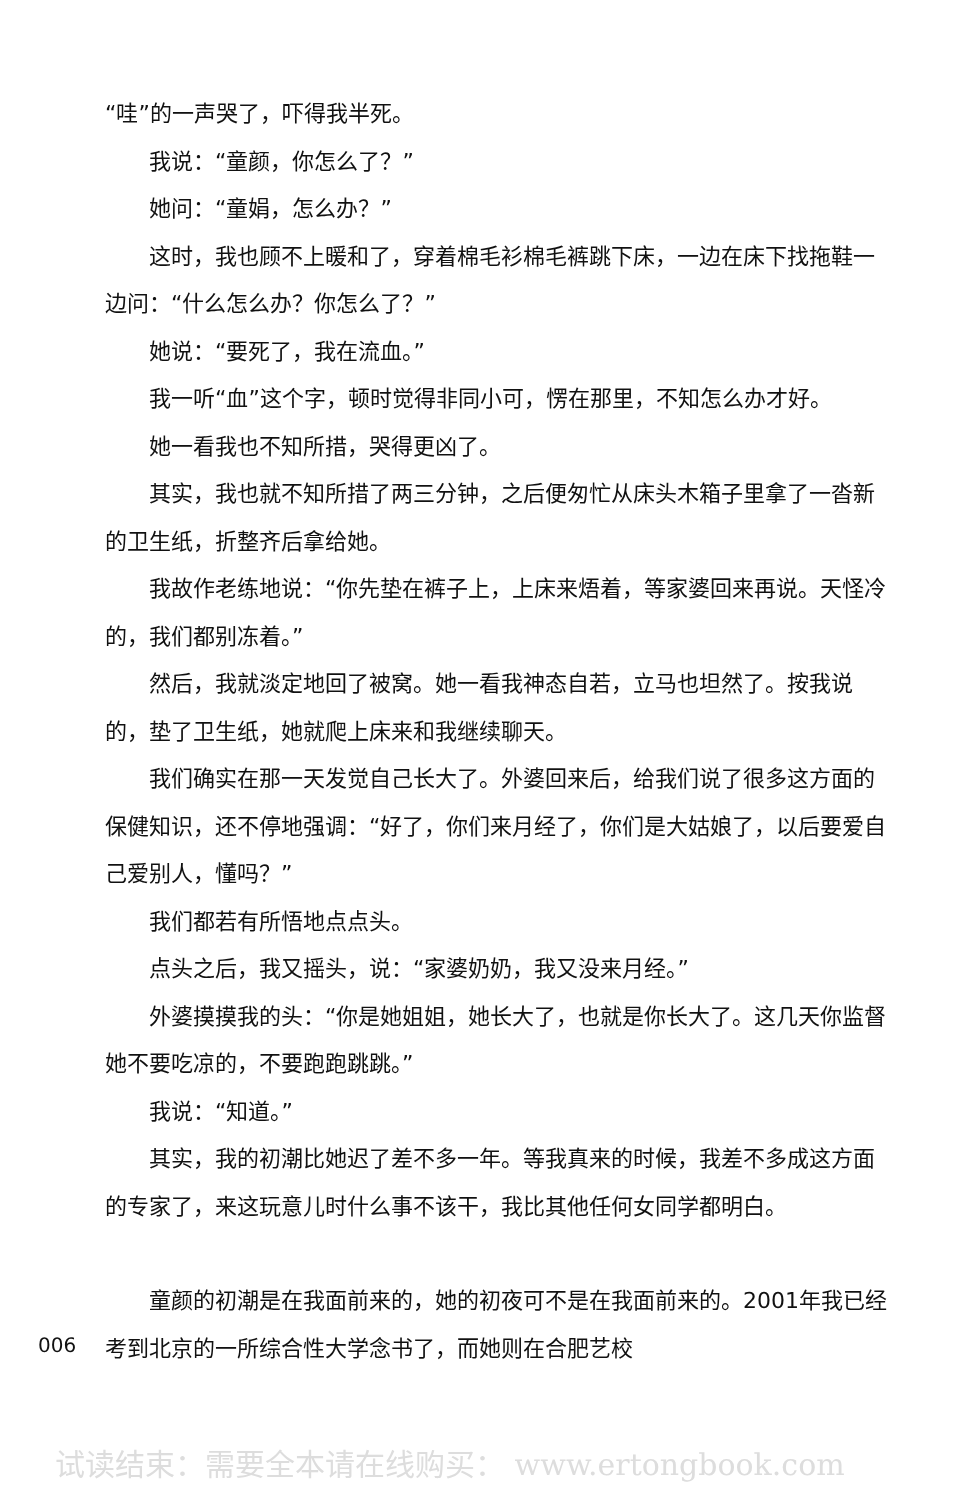“哇”的一声哭了，吓得我半死。
我说：“童颜，你怎么了？”
她问：“童娟，怎么办？”
这时，我也顾不上暖和了，穿着棉毛衫棉毛裤跳下床，一边在床下找拖鞋一边问：“什么怎么办？你怎么了？”
她说：“要死了，我在流血。”
我一听“血”这个字，顿时觉得非同小可，愣在那里，不知怎么办才好。
她一看我也不知所措，哭得更凶了。
其实，我也就不知所措了两三分钟，之后便匆忙从床头木箱子里拿了一沓新的卫生纸，折整齐后拿给她。
我故作老练地说：“你先垫在裤子上，上床来焐着，等家婆回来再说。天怪冷的，我们都别冻着。”
然后，我就淡定地回了被窝。她一看我神态自若，立马也坦然了。按我说的，垫了卫生纸，她就爬上床来和我继续聊天。
我们确实在那一天发觉自己长大了。外婆回来后，给我们说了很多这方面的保健知识，还不停地强调：“好了，你们来月经了，你们是大姑娘了，以后要爱自己爱别人，懂吗？”
我们都若有所悟地点点头。
点头之后，我又摇头，说：“家婆奶奶，我又没来月经。”
外婆摸摸我的头：“你是她姐姐，她长大了，也就是你长大了。这几天你监督她不要吃凉的，不要跑跑跳跳。”
我说：“知道。”
其实，我的初潮比她迟了差不多一年。等我真来的时候，我差不多成这方面的专家了，来这玩意儿时什么事不该干，我比其他任何女同学都明白。
童颜的初潮是在我面前来的，她的初夜可不是在我面前来的。2001年我已经考到北京的一所综合性大学念书了，而她则在合肥艺校
006
试读结束：需要全本请在线购买： www.ertongbook.com